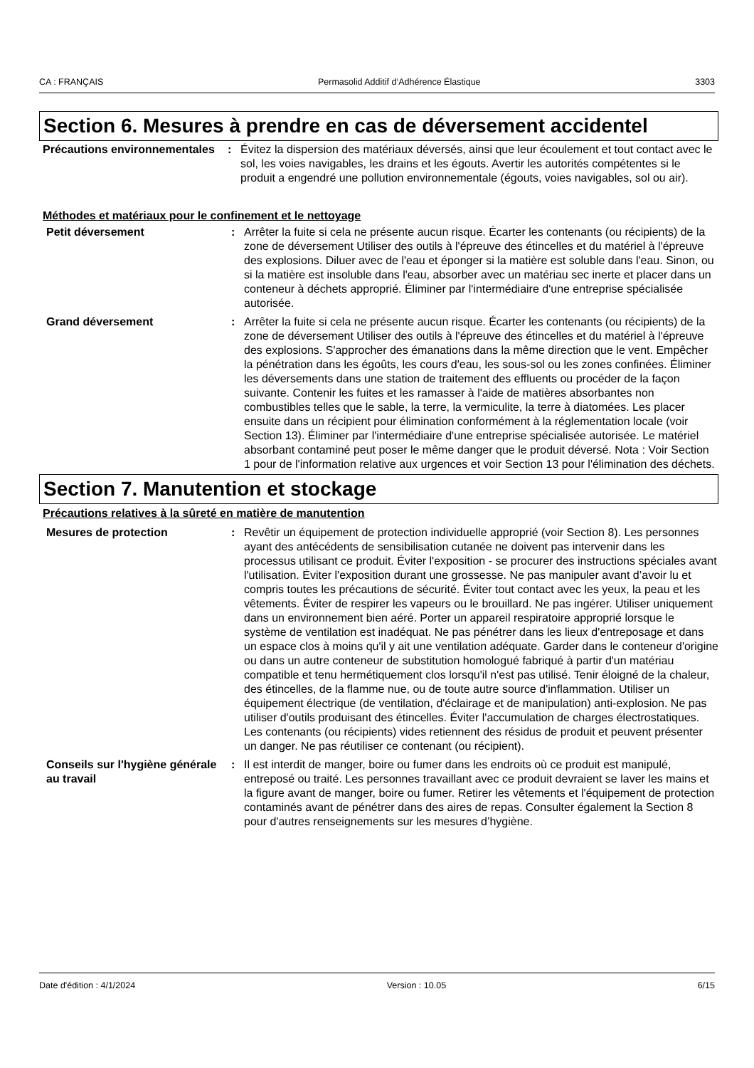CA : FRANÇAIS Permasolid Additif d‘Adhérence Élastique 3303
Section 6. Mesures à prendre en cas de déversement accidentel
Précautions environnementales
: Évitez la dispersion des matériaux déversés, ainsi que leur écoulement et tout contact avec le sol, les voies navigables, les drains et les égouts. Avertir les autorités compétentes si le produit a engendré une pollution environnementale (égouts, voies navigables, sol ou air).
Méthodes et matériaux pour le confinement et le nettoyage
Petit déversement : Arrêter la fuite si cela ne présente aucun risque. Écarter les contenants (ou récipients) de la zone de déversement Utiliser des outils à l'épreuve des étincelles et du matériel à l'épreuve des explosions. Diluer avec de l'eau et éponger si la matière est soluble dans l'eau. Sinon, ou si la matière est insoluble dans l'eau, absorber avec un matériau sec inerte et placer dans un conteneur à déchets approprié. Éliminer par l'intermédiaire d'une entreprise spécialisée autorisée.
Grand déversement : Arrêter la fuite si cela ne présente aucun risque. Écarter les contenants (ou récipients) de la zone de déversement Utiliser des outils à l'épreuve des étincelles et du matériel à l'épreuve des explosions. S'approcher des émanations dans la même direction que le vent. Empêcher la pénétration dans les égoûts, les cours d'eau, les sous-sol ou les zones confinées. Éliminer les déversements dans une station de traitement des effluents ou procéder de la façon suivante. Contenir les fuites et les ramasser à l'aide de matières absorbantes non combustibles telles que le sable, la terre, la vermiculite, la terre à diatomées. Les placer ensuite dans un récipient pour élimination conformément à la réglementation locale (voir Section 13). Éliminer par l'intermédiaire d'une entreprise spécialisée autorisée. Le matériel absorbant contaminé peut poser le même danger que le produit déversé. Nota : Voir Section 1 pour de l'information relative aux urgences et voir Section 13 pour l'élimination des déchets.
Section 7. Manutention et stockage
Précautions relatives à la sûreté en matière de manutention
Mesures de protection : Revêtir un équipement de protection individuelle approprié (voir Section 8). Les personnes ayant des antécédents de sensibilisation cutanée ne doivent pas intervenir dans les processus utilisant ce produit. Éviter l'exposition - se procurer des instructions spéciales avant l'utilisation. Éviter l'exposition durant une grossesse. Ne pas manipuler avant d’avoir lu et compris toutes les précautions de sécurité. Éviter tout contact avec les yeux, la peau et les vêtements. Éviter de respirer les vapeurs ou le brouillard. Ne pas ingérer. Utiliser uniquement dans un environnement bien aéré. Porter un appareil respiratoire approprié lorsque le système de ventilation est inadéquat. Ne pas pénétrer dans les lieux d'entreposage et dans un espace clos à moins qu'il y ait une ventilation adéquate. Garder dans le conteneur d'origine ou dans un autre conteneur de substitution homologué fabriqué à partir d'un matériau compatible et tenu hermétiquement clos lorsqu'il n'est pas utilisé. Tenir éloigné de la chaleur, des étincelles, de la flamme nue, ou de toute autre source d'inflammation. Utiliser un équipement électrique (de ventilation, d'éclairage et de manipulation) anti-explosion. Ne pas utiliser d'outils produisant des étincelles. Éviter l'accumulation de charges électrostatiques. Les contenants (ou récipients) vides retiennent des résidus de produit et peuvent présenter un danger. Ne pas réutiliser ce contenant (ou récipient).
Conseils sur l'hygiène générale au travail
: Il est interdit de manger, boire ou fumer dans les endroits où ce produit est manipulé, entreposé ou traité. Les personnes travaillant avec ce produit devraient se laver les mains et la figure avant de manger, boire ou fumer. Retirer les vêtements et l'équipement de protection contaminés avant de pénétrer dans des aires de repas. Consulter également la Section 8 pour d'autres renseignements sur les mesures d’hygiène.
Date d'édition : 4/1/2024 Version : 10.05 6/15